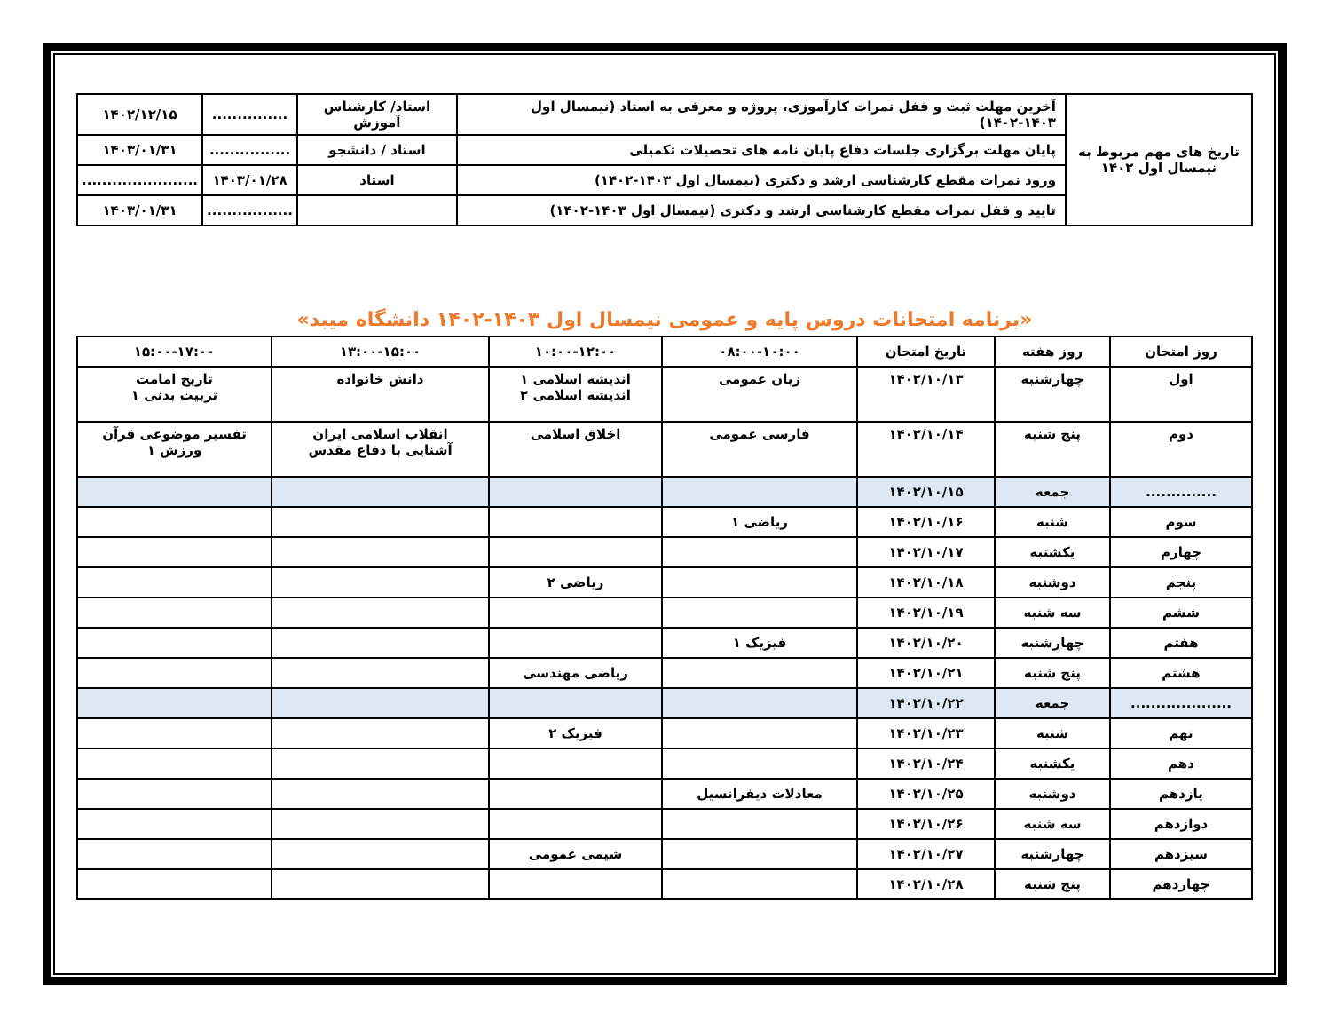| تاریخ های مهم مربوط به نیمسال اول ۱۴۰۲ | آخرین مهلت ثبت و قفل نمرات کارآموزی، پروژه و معرفی به استاد (نیمسال اول ۱۴۰۳-۱۴۰۲) | استاد/ کارشناس آموزش | ............... | ۱۴۰۲/۱۲/۱۵ |
| | پایان مهلت برگزاری جلسات دفاع پایان نامه های تحصیلات تکمیلی | استاد / دانشجو | ................ | ۱۴۰۳/۰۱/۳۱ |
| | ورود نمرات مقطع کارشناسی ارشد و دکتری (نیمسال اول ۱۴۰۳-۱۴۰۲) | استاد | ۱۴۰۳/۰۱/۲۸ | ....................... |
| | تایید و قفل نمرات مقطع کارشناسی ارشد و دکتری (نیمسال اول ۱۴۰۳-۱۴۰۲) | | ................. | ۱۴۰۳/۰۱/۳۱ |
«برنامه امتحانات دروس پایه و عمومی نیمسال اول ۱۴۰۳-۱۴۰۲ دانشگاه میبد»
| روز امتحان | روز هفته | تاریخ امتحان | ۰۸:۰۰-۱۰:۰۰ | ۱۰:۰۰-۱۲:۰۰ | ۱۳:۰۰-۱۵:۰۰ | ۱۵:۰۰-۱۷:۰۰ |
| --- | --- | --- | --- | --- | --- | --- |
| اول | چهارشنبه | ۱۴۰۲/۱۰/۱۳ | زبان عمومی | اندیشه اسلامی ۱ اندیشه اسلامی ۲ | دانش خانواده | تاریخ امامت تربیت بدنی ۱ |
| دوم | پنج شنبه | ۱۴۰۲/۱۰/۱۴ | فارسی عمومی | اخلاق اسلامی | انقلاب اسلامی ایران آشنایی با دفاع مقدس | تفسیر موضوعی قرآن ورزش ۱ |
| .............. | جمعه | ۱۴۰۲/۱۰/۱۵ | | | | |
| سوم | شنبه | ۱۴۰۲/۱۰/۱۶ | ریاضی ۱ | | | |
| چهارم | یکشنبه | ۱۴۰۲/۱۰/۱۷ | | | | |
| پنجم | دوشنبه | ۱۴۰۲/۱۰/۱۸ | | ریاضی ۲ | | |
| ششم | سه شنبه | ۱۴۰۲/۱۰/۱۹ | | | | |
| هفتم | چهارشنبه | ۱۴۰۲/۱۰/۲۰ | فیزیک ۱ | | | |
| هشتم | پنج شنبه | ۱۴۰۲/۱۰/۲۱ | | ریاضی مهندسی | | |
| .................... | جمعه | ۱۴۰۲/۱۰/۲۲ | | | | |
| نهم | شنبه | ۱۴۰۲/۱۰/۲۳ | | فیزیک ۲ | | |
| دهم | یکشنبه | ۱۴۰۲/۱۰/۲۴ | | | | |
| یازدهم | دوشنبه | ۱۴۰۲/۱۰/۲۵ | معادلات دیفرانسیل | | | |
| دوازدهم | سه شنبه | ۱۴۰۲/۱۰/۲۶ | | | | |
| سیزدهم | چهارشنبه | ۱۴۰۲/۱۰/۲۷ | | شیمی عمومی | | |
| چهاردهم | پنج شنبه | ۱۴۰۲/۱۰/۲۸ | | | | |